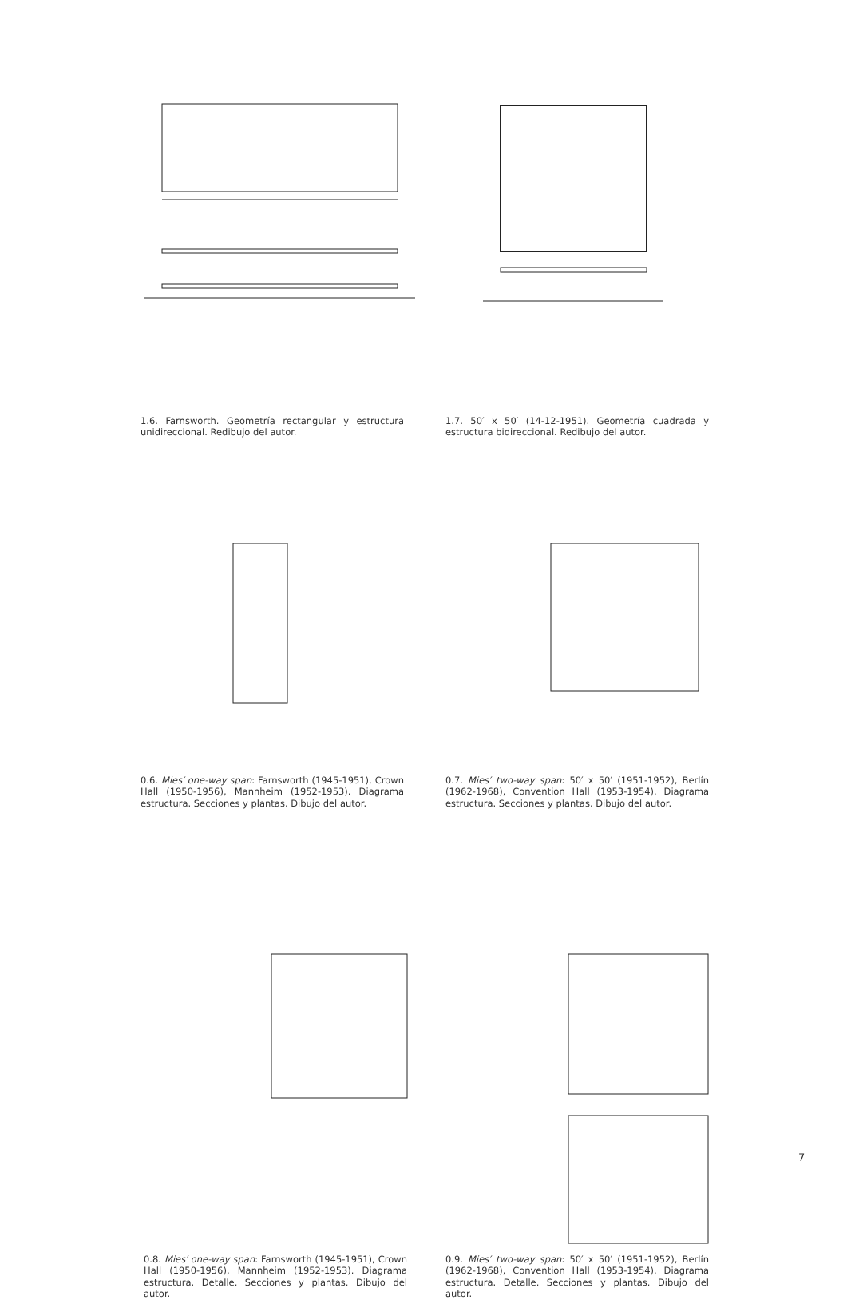1.6. Farnsworth. Geometría rectangular y estructura unidireccional. Redibujo del autor.
1.7. 50′ x 50′ (14-12-1951). Geometría cuadrada y estructura bidireccional. Redibujo del autor.
0.6. Mies′ one-way span: Farnsworth (1945-1951), Crown Hall (1950-1956), Mannheim (1952-1953). Diagrama estructura. Secciones y plantas. Dibujo del autor.
0.7. Mies′ two-way span: 50′ x 50′ (1951-1952), Berlín (1962-1968), Convention Hall (1953-1954). Diagrama estructura. Secciones y plantas. Dibujo del autor.
0.8. Mies′ one-way span: Farnsworth (1945-1951), Crown Hall (1950-1956), Mannheim (1952-1953). Diagrama estructura. Detalle. Secciones y plantas. Dibujo del autor.
0.9. Mies′ two-way span: 50′ x 50′ (1951-1952), Berlín (1962-1968), Convention Hall (1953-1954). Diagrama estructura. Detalle. Secciones y plantas. Dibujo del autor.
7